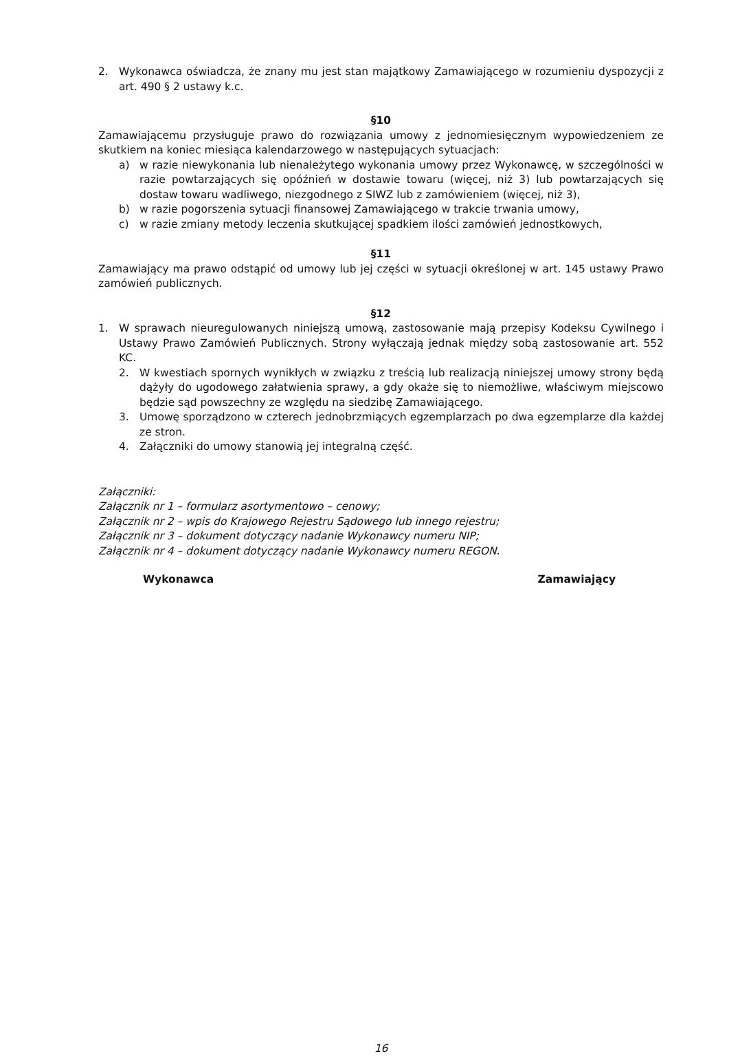2. Wykonawca oświadcza, że znany mu jest stan majątkowy Zamawiającego w rozumieniu dyspozycji z art. 490 § 2 ustawy k.c.
§10
Zamawiającemu przysługuje prawo do rozwiązania umowy z jednomiesięcznym wypowiedzeniem ze skutkiem na koniec miesiąca kalendarzowego w następujących sytuacjach:
a) w razie niewykonania lub nienależytego wykonania umowy przez Wykonawcę, w szczególności w razie powtarzających się opóźnień w dostawie towaru (więcej, niż 3) lub powtarzających się dostaw towaru wadliwego, niezgodnego z SIWZ lub z zamówieniem (więcej, niż 3),
b) w razie pogorszenia sytuacji finansowej Zamawiającego w trakcie trwania umowy,
c) w razie zmiany metody leczenia skutkującej spadkiem ilości zamówień jednostkowych,
§11
Zamawiający ma prawo odstąpić od umowy lub jej części w sytuacji określonej w art. 145 ustawy Prawo zamówień publicznych.
§12
1. W sprawach nieuregulowanych niniejszą umową, zastosowanie mają przepisy Kodeksu Cywilnego i Ustawy Prawo Zamówień Publicznych. Strony wyłączają jednak między sobą zastosowanie art. 552 KC.
2. W kwestiach spornych wynikłych w związku z treścią lub realizacją niniejszej umowy strony będą dążyły do ugodowego załatwienia sprawy, a gdy okaże się to niemożliwe, właściwym miejscowo będzie sąd powszechny ze względu na siedzibę Zamawiającego.
3. Umowę sporządzono w czterech jednobrzmiących egzemplarzach po dwa egzemplarze dla każdej ze stron.
4. Załączniki do umowy stanowią jej integralną część.
Załączniki:
Załącznik nr 1 – formularz asortymentowo – cenowy;
Załącznik nr 2 – wpis do Krajowego Rejestru Sądowego lub innego rejestru;
Załącznik nr 3 – dokument dotyczący nadanie Wykonawcy numeru NIP;
Załącznik nr 4 – dokument dotyczący nadanie Wykonawcy numeru REGON.
Wykonawca Zamawiający
16